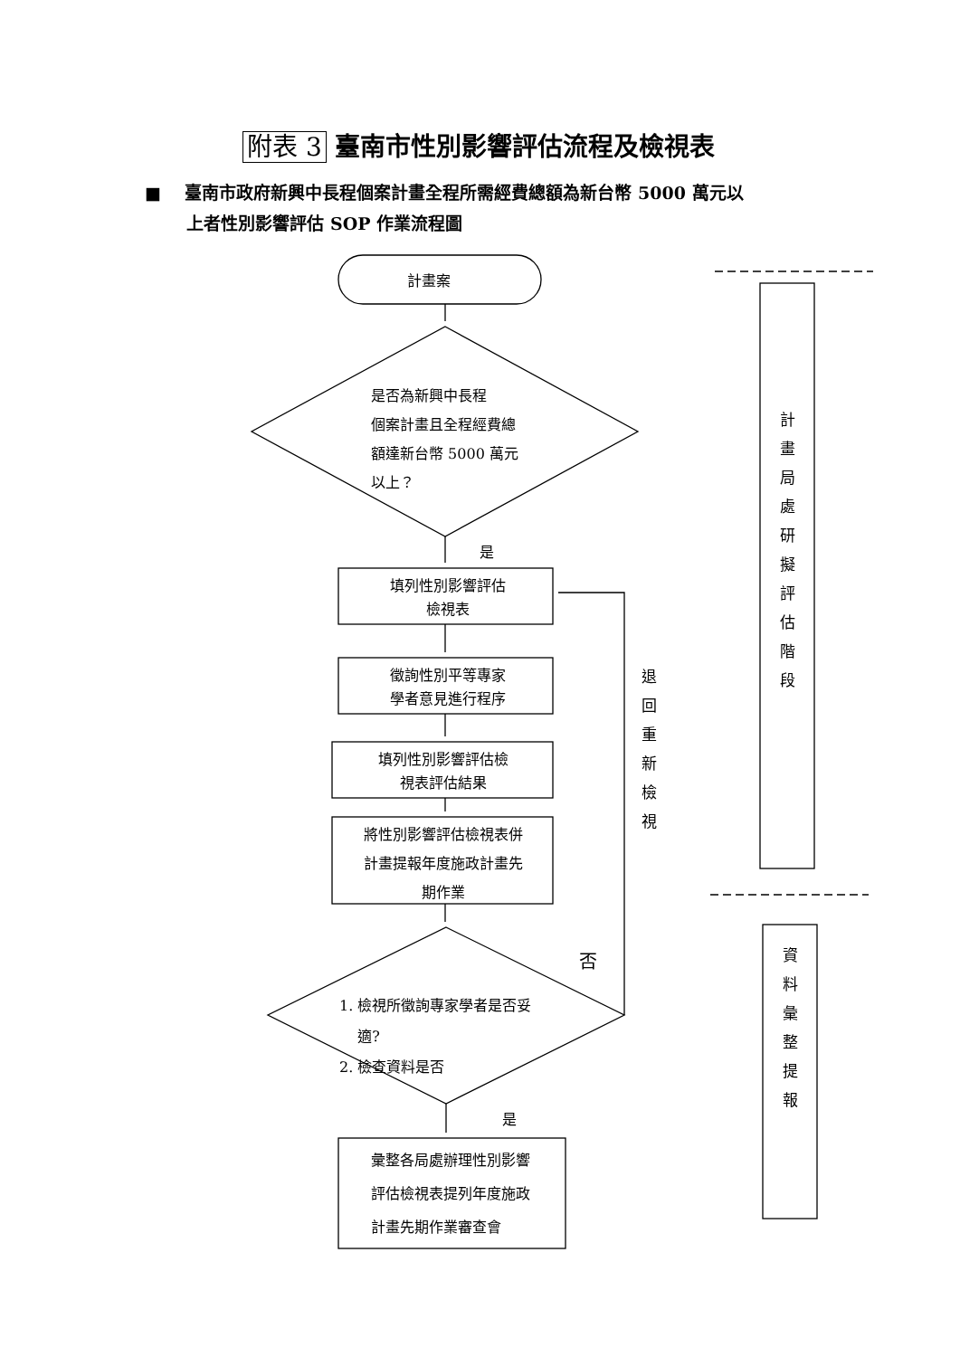附表 3 臺南市性別影響評估流程及檢視表
■ 臺南市政府新興中長程個案計畫全程所需經費總額為新台幣 5000 萬元以
上者性別影響評估 SOP 作業流程圖
計畫案
是否為新興中長程
個案計畫且全程經費總
額達新台幣 5000 萬元
以上？
是
填列性別影響評估
檢視表
徵詢性別平等專家
學者意見進行程序
填列性別影響評估檢
視表評估結果
將性別影響評估檢視表併
計畫提報年度施政計畫先
期作業
否
1. 檢視所徵詢專家學者是否妥
適?
2. 檢查資料是否
是
彙整各局處辦理性別影響
評估檢視表提列年度施政
計畫先期作業審查會
退 回 重 新 檢 視
計 畫 局 處 研 擬 評 估 階 段
資 料 彙 整 提 報